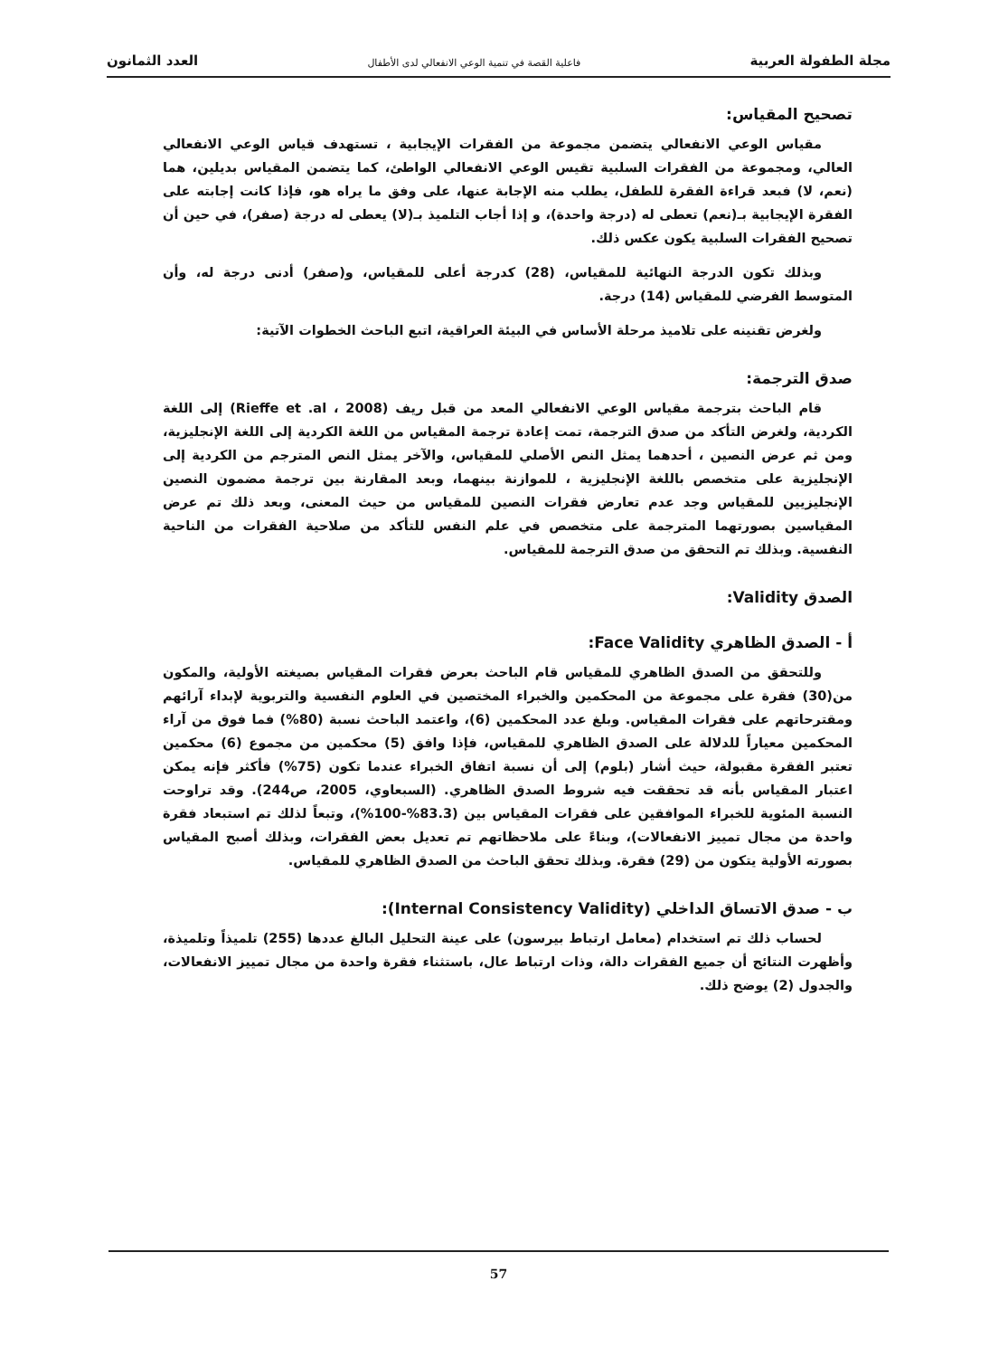مجلة الطفولة العربية فاعلية القصة في تنمية الوعي الانفعالي لدى الأطفال العدد الثمانون
تصحيح المقياس:
مقياس الوعي الانفعالي يتضمن مجموعة من الفقرات الإيجابية ، تستهدف قياس الوعي الانفعالي العالي، ومجموعة من الفقرات السلبية تقيس الوعي الانفعالي الواطئ، كما يتضمن المقياس بديلين، هما (نعم، لا) فبعد قراءة الفقرة للطفل، يطلب منه الإجابة عنها، على وفق ما يراه هو، فإذا كانت إجابته على الفقرة الإيجابية بـ(نعم) تعطى له (درجة واحدة)، و إذا أجاب التلميذ بـ(لا) يعطى له درجة (صفر)، في حين أن تصحيح الفقرات السلبية يكون عكس ذلك.
وبذلك تكون الدرجة النهائية للمقياس، (28) كدرجة أعلى للمقياس، و(صفر) أدنى درجة له، وأن المتوسط الفرضي للمقياس (14) درجة.
ولغرض تقنينه على تلاميذ مرحلة الأساس في البيئة العراقية، اتبع الباحث الخطوات الآتية:
صدق الترجمة:
قام الباحث بترجمة مقياس الوعي الانفعالي المعد من قبل ريف (Rieffe et .al ، 2008) إلى اللغة الكردية، ولغرض التأكد من صدق الترجمة، تمت إعادة ترجمة المقياس من اللغة الكردية إلى اللغة الإنجليزية، ومن ثم عرض النصين ، أحدهما يمثل النص الأصلي للمقياس، والآخر يمثل النص المترجم من الكردية إلى الإنجليزية على متخصص باللغة الإنجليزية ، للموازنة بينهما، وبعد المقارنة بين ترجمة مضمون النصين الإنجليزيين للمقياس وجد عدم تعارض فقرات النصين للمقياس من حيث المعنى، وبعد ذلك تم عرض المقياسين بصورتهما المترجمة على متخصص في علم النفس للتأكد من صلاحية الفقرات من الناحية النفسية. وبذلك تم التحقق من صدق الترجمة للمقياس.
الصدق Validity:
أ - الصدق الظاهري Face Validity:
وللتحقق من الصدق الظاهري للمقياس قام الباحث بعرض فقرات المقياس بصيغته الأولية، والمكون من(30) فقرة على مجموعة من المحكمين والخبراء المختصين في العلوم النفسية والتربوية لإبداء آرائهم ومقترحاتهم على فقرات المقياس. وبلغ عدد المحكمين (6)، واعتمد الباحث نسبة (80%) فما فوق من آراء المحكمين معياراً للدلالة على الصدق الظاهري للمقياس، فإذا وافق (5) محكمين من مجموع (6) محكمين تعتبر الفقرة مقبولة، حيث أشار (بلوم) إلى أن نسبة اتفاق الخبراء عندما تكون (75%) فأكثر فإنه يمكن اعتبار المقياس بأنه قد تحققت فيه شروط الصدق الظاهري. (السبعاوي، 2005، ص244). وقد تراوحت النسبة المئوية للخبراء الموافقين على فقرات المقياس بين (83.3%-100%)، وتبعاً لذلك تم استبعاد فقرة واحدة من مجال تمييز الانفعالات)، وبناءً على ملاحظاتهم تم تعديل بعض الفقرات، وبذلك أصبح المقياس بصورته الأولية يتكون من (29) فقرة. وبذلك تحقق الباحث من الصدق الظاهري للمقياس.
ب - صدق الاتساق الداخلي (Internal Consistency Validity):
لحساب ذلك تم استخدام (معامل ارتباط بيرسون) على عينة التحليل البالغ عددها (255) تلميذاً وتلميذة، وأظهرت النتائج أن جميع الفقرات دالة، وذات ارتباط عال، باستثناء فقرة واحدة من مجال تمييز الانفعالات، والجدول (2) يوضح ذلك.
57